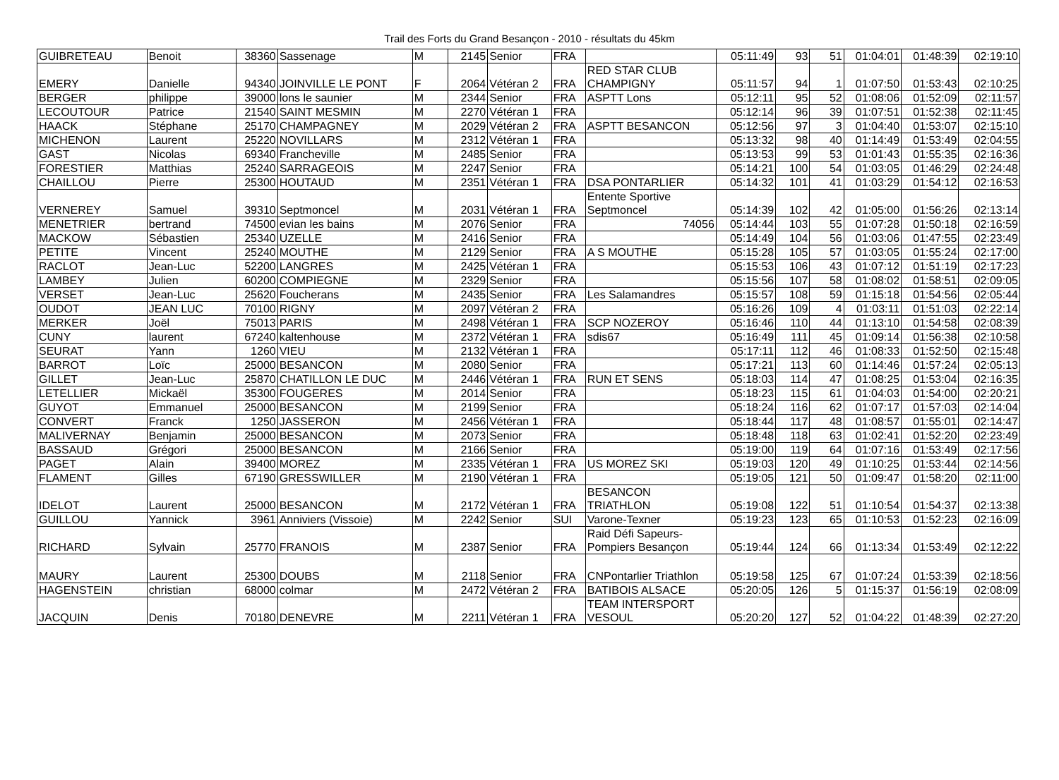Trail des Forts du Grand Besançon - 2010 - résultats du 45km
| GUIBRETEAU | Benoit | 38360 | Sassenage | M | 2145 | Senior | FRA | | 05:11:49 | 93 | 51 | 01:04:01 | 01:48:39 | 02:19:10 |
| EMERY | Danielle | 94340 | JOINVILLE LE PONT | F | 2064 | Vétéran 2 | FRA | RED STAR CLUB CHAMPIGNY | 05:11:57 | 94 | 1 | 01:07:50 | 01:53:43 | 02:10:25 |
| BERGER | philippe | 39000 | lons le saunier | M | 2344 | Senior | FRA | ASPTT Lons | 05:12:11 | 95 | 52 | 01:08:06 | 01:52:09 | 02:11:57 |
| LECOUTOUR | Patrice | 21540 | SAINT MESMIN | M | 2270 | Vétéran 1 | FRA | | 05:12:14 | 96 | 39 | 01:07:51 | 01:52:38 | 02:11:45 |
| HAACK | Stéphane | 25170 | CHAMPAGNEY | M | 2029 | Vétéran 2 | FRA | ASPTT BESANCON | 05:12:56 | 97 | 3 | 01:04:40 | 01:53:07 | 02:15:10 |
| MICHENON | Laurent | 25220 | NOVILLARS | M | 2312 | Vétéran 1 | FRA | | 05:13:32 | 98 | 40 | 01:14:49 | 01:53:49 | 02:04:55 |
| GAST | Nicolas | 69340 | Francheville | M | 2485 | Senior | FRA | | 05:13:53 | 99 | 53 | 01:01:43 | 01:55:35 | 02:16:36 |
| FORESTIER | Matthias | 25240 | SARRAGEOIS | M | 2247 | Senior | FRA | | 05:14:21 | 100 | 54 | 01:03:05 | 01:46:29 | 02:24:48 |
| CHAILLOU | Pierre | 25300 | HOUTAUD | M | 2351 | Vétéran 1 | FRA | DSA PONTARLIER | 05:14:32 | 101 | 41 | 01:03:29 | 01:54:12 | 02:16:53 |
| VERNEREY | Samuel | 39310 | Septmoncel | M | 2031 | Vétéran 1 | FRA | Entente Sportive Septmoncel | 05:14:39 | 102 | 42 | 01:05:00 | 01:56:26 | 02:13:14 |
| MENETRIER | bertrand | 74500 | evian les bains | M | 2076 | Senior | FRA | 74056 | 05:14:44 | 103 | 55 | 01:07:28 | 01:50:18 | 02:16:59 |
| MACKOW | Sébastien | 25340 | UZELLE | M | 2416 | Senior | FRA | | 05:14:49 | 104 | 56 | 01:03:06 | 01:47:55 | 02:23:49 |
| PETITE | Vincent | 25240 | MOUTHE | M | 2129 | Senior | FRA | A S MOUTHE | 05:15:28 | 105 | 57 | 01:03:05 | 01:55:24 | 02:17:00 |
| RACLOT | Jean-Luc | 52200 | LANGRES | M | 2425 | Vétéran 1 | FRA | | 05:15:53 | 106 | 43 | 01:07:12 | 01:51:19 | 02:17:23 |
| LAMBEY | Julien | 60200 | COMPIEGNE | M | 2329 | Senior | FRA | | 05:15:56 | 107 | 58 | 01:08:02 | 01:58:51 | 02:09:05 |
| VERSET | Jean-Luc | 25620 | Foucherans | M | 2435 | Senior | FRA | Les Salamandres | 05:15:57 | 108 | 59 | 01:15:18 | 01:54:56 | 02:05:44 |
| OUDOT | JEAN LUC | 70100 | RIGNY | M | 2097 | Vétéran 2 | FRA | | 05:16:26 | 109 | 4 | 01:03:11 | 01:51:03 | 02:22:14 |
| MERKER | Joël | 75013 | PARIS | M | 2498 | Vétéran 1 | FRA | SCP NOZEROY | 05:16:46 | 110 | 44 | 01:13:10 | 01:54:58 | 02:08:39 |
| CUNY | laurent | 67240 | kaltenhouse | M | 2372 | Vétéran 1 | FRA | sdis67 | 05:16:49 | 111 | 45 | 01:09:14 | 01:56:38 | 02:10:58 |
| SEURAT | Yann | 1260 | VIEU | M | 2132 | Vétéran 1 | FRA | | 05:17:11 | 112 | 46 | 01:08:33 | 01:52:50 | 02:15:48 |
| BARROT | Loïc | 25000 | BESANCON | M | 2080 | Senior | FRA | | 05:17:21 | 113 | 60 | 01:14:46 | 01:57:24 | 02:05:13 |
| GILLET | Jean-Luc | 25870 | CHATILLON LE DUC | M | 2446 | Vétéran 1 | FRA | RUN ET SENS | 05:18:03 | 114 | 47 | 01:08:25 | 01:53:04 | 02:16:35 |
| LETELLIER | Mickaël | 35300 | FOUGERES | M | 2014 | Senior | FRA | | 05:18:23 | 115 | 61 | 01:04:03 | 01:54:00 | 02:20:21 |
| GUYOT | Emmanuel | 25000 | BESANCON | M | 2199 | Senior | FRA | | 05:18:24 | 116 | 62 | 01:07:17 | 01:57:03 | 02:14:04 |
| CONVERT | Franck | 1250 | JASSERON | M | 2456 | Vétéran 1 | FRA | | 05:18:44 | 117 | 48 | 01:08:57 | 01:55:01 | 02:14:47 |
| MALIVERNAY | Benjamin | 25000 | BESANCON | M | 2073 | Senior | FRA | | 05:18:48 | 118 | 63 | 01:02:41 | 01:52:20 | 02:23:49 |
| BASSAUD | Grégori | 25000 | BESANCON | M | 2166 | Senior | FRA | | 05:19:00 | 119 | 64 | 01:07:16 | 01:53:49 | 02:17:56 |
| PAGET | Alain | 39400 | MOREZ | M | 2335 | Vétéran 1 | FRA | US MOREZ SKI | 05:19:03 | 120 | 49 | 01:10:25 | 01:53:44 | 02:14:56 |
| FLAMENT | Gilles | 67190 | GRESSWILLER | M | 2190 | Vétéran 1 | FRA | | 05:19:05 | 121 | 50 | 01:09:47 | 01:58:20 | 02:11:00 |
| IDELOT | Laurent | 25000 | BESANCON | M | 2172 | Vétéran 1 | FRA | BESANCON TRIATHLON | 05:19:08 | 122 | 51 | 01:10:54 | 01:54:37 | 02:13:38 |
| GUILLOU | Yannick | 3961 | Anniviers (Vissoie) | M | 2242 | Senior | SUI | Varone-Texner | 05:19:23 | 123 | 65 | 01:10:53 | 01:52:23 | 02:16:09 |
| RICHARD | Sylvain | 25770 | FRANOIS | M | 2387 | Senior | FRA | Raid Défi Sapeurs-Pompiers Besançon | 05:19:44 | 124 | 66 | 01:13:34 | 01:53:49 | 02:12:22 |
| MAURY | Laurent | 25300 | DOUBS | M | 2118 | Senior | FRA | CNPontarlier Triathlon | 05:19:58 | 125 | 67 | 01:07:24 | 01:53:39 | 02:18:56 |
| HAGENSTEIN | christian | 68000 | colmar | M | 2472 | Vétéran 2 | FRA | BATIBOIS ALSACE | 05:20:05 | 126 | 5 | 01:15:37 | 01:56:19 | 02:08:09 |
| JACQUIN | Denis | 70180 | DENEVRE | M | 2211 | Vétéran 1 | FRA | TEAM INTERSPORT VESOUL | 05:20:20 | 127 | 52 | 01:04:22 | 01:48:39 | 02:27:20 |